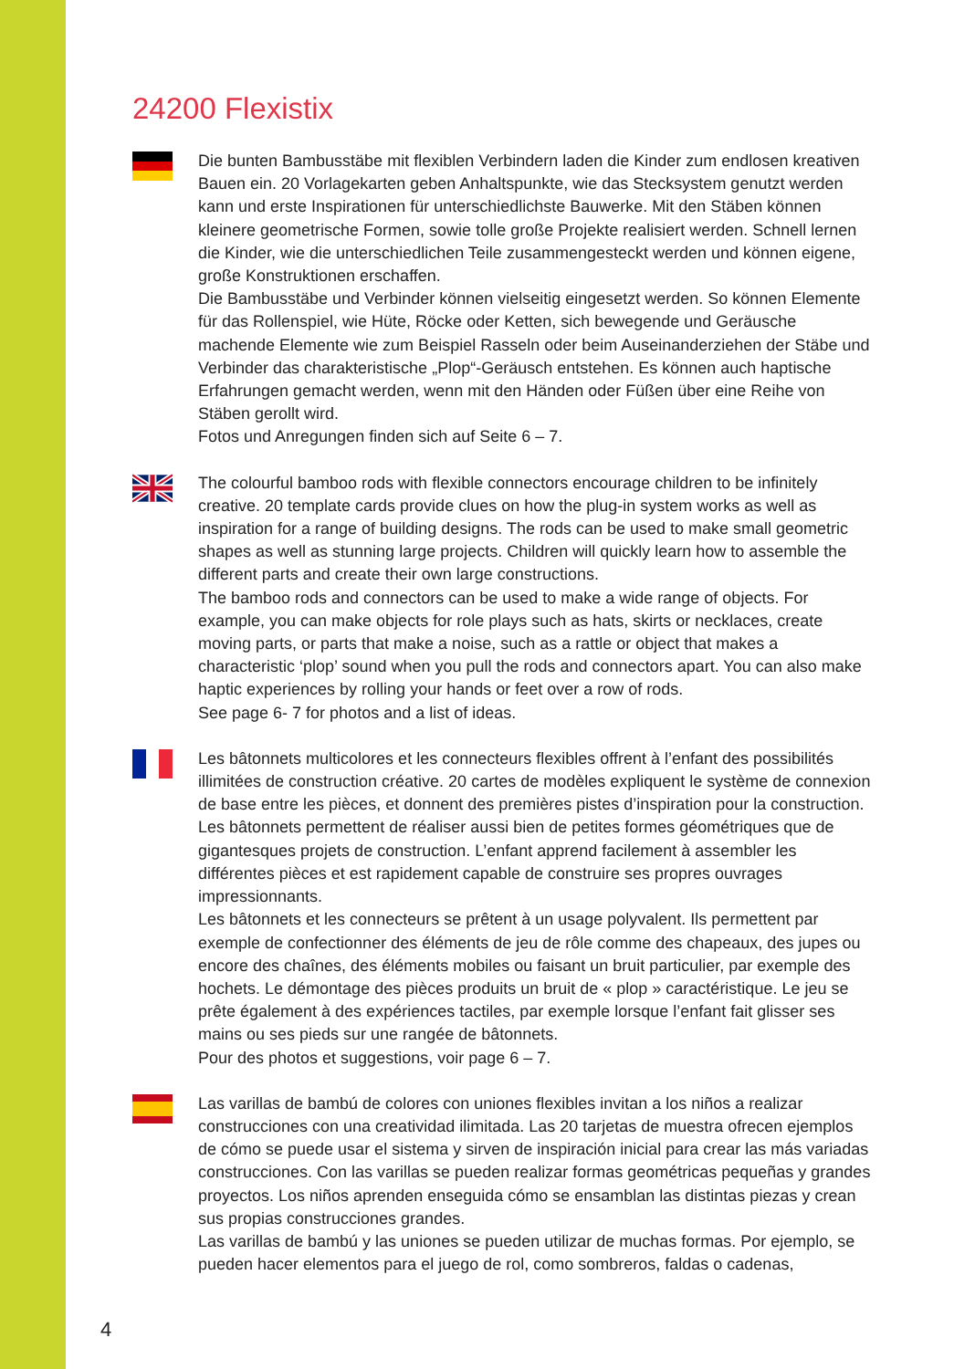24200 Flexistix
Die bunten Bambusstäbe mit flexiblen Verbindern laden die Kinder zum endlosen kreativen Bauen ein. 20 Vorlagekarten geben Anhaltspunkte, wie das Stecksystem genutzt werden kann und erste Inspirationen für unterschiedlichste Bauwerke. Mit den Stäben können kleinere geometrische Formen, sowie tolle große Projekte realisiert werden. Schnell lernen die Kinder, wie die unterschiedlichen Teile zusammengesteckt werden und können eigene, große Konstruktionen erschaffen.
Die Bambusstäbe und Verbinder können vielseitig eingesetzt werden. So können Elemente für das Rollenspiel, wie Hüte, Röcke oder Ketten, sich bewegende und Geräusche machende Elemente wie zum Beispiel Rasseln oder beim Auseinanderziehen der Stäbe und Verbinder das charakteristische „Plop“-Geräusch entstehen. Es können auch haptische Erfahrungen gemacht werden, wenn mit den Händen oder Füßen über eine Reihe von Stäben gerollt wird.
Fotos und Anregungen finden sich auf Seite 6 – 7.
The colourful bamboo rods with flexible connectors encourage children to be infinitely creative. 20 template cards provide clues on how the plug-in system works as well as inspiration for a range of building designs. The rods can be used to make small geometric shapes as well as stunning large projects. Children will quickly learn how to assemble the different parts and create their own large constructions.
The bamboo rods and connectors can be used to make a wide range of objects. For example, you can make objects for role plays such as hats, skirts or necklaces, create moving parts, or parts that make a noise, such as a rattle or object that makes a characteristic ‘plop’ sound when you pull the rods and connectors apart. You can also make haptic experiences by rolling your hands or feet over a row of rods.
See page 6- 7 for photos and a list of ideas.
Les bâtonnets multicolores et les connecteurs flexibles offrent à l’enfant des possibilités illimitées de construction créative. 20 cartes de modèles expliquent le système de connexion de base entre les pièces, et donnent des premières pistes d’inspiration pour la construction. Les bâtonnets permettent de réaliser aussi bien de petites formes géométriques que de gigantesques projets de construction. L’enfant apprend facilement à assembler les différentes pièces et est rapidement capable de construire ses propres ouvrages impressionnants.
Les bâtonnets et les connecteurs se prêtent à un usage polyvalent. Ils permettent par exemple de confectionner des éléments de jeu de rôle comme des chapeaux, des jupes ou encore des chaînes, des éléments mobiles ou faisant un bruit particulier, par exemple des hochets. Le démontage des pièces produits un bruit de « plop » caractéristique. Le jeu se prête également à des expériences tactiles, par exemple lorsque l’enfant fait glisser ses mains ou ses pieds sur une rangée de bâtonnets.
Pour des photos et suggestions, voir page 6 – 7.
Las varillas de bambú de colores con uniones flexibles invitan a los niños a realizar construcciones con una creatividad ilimitada. Las 20 tarjetas de muestra ofrecen ejemplos de cómo se puede usar el sistema y sirven de inspiración inicial para crear las más variadas construcciones. Con las varillas se pueden realizar formas geométricas pequeñas y grandes proyectos. Los niños aprenden enseguida cómo se ensamblan las distintas piezas y crean sus propias construcciones grandes.
Las varillas de bambú y las uniones se pueden utilizar de muchas formas. Por ejemplo, se pueden hacer elementos para el juego de rol, como sombreros, faldas o cadenas,
4